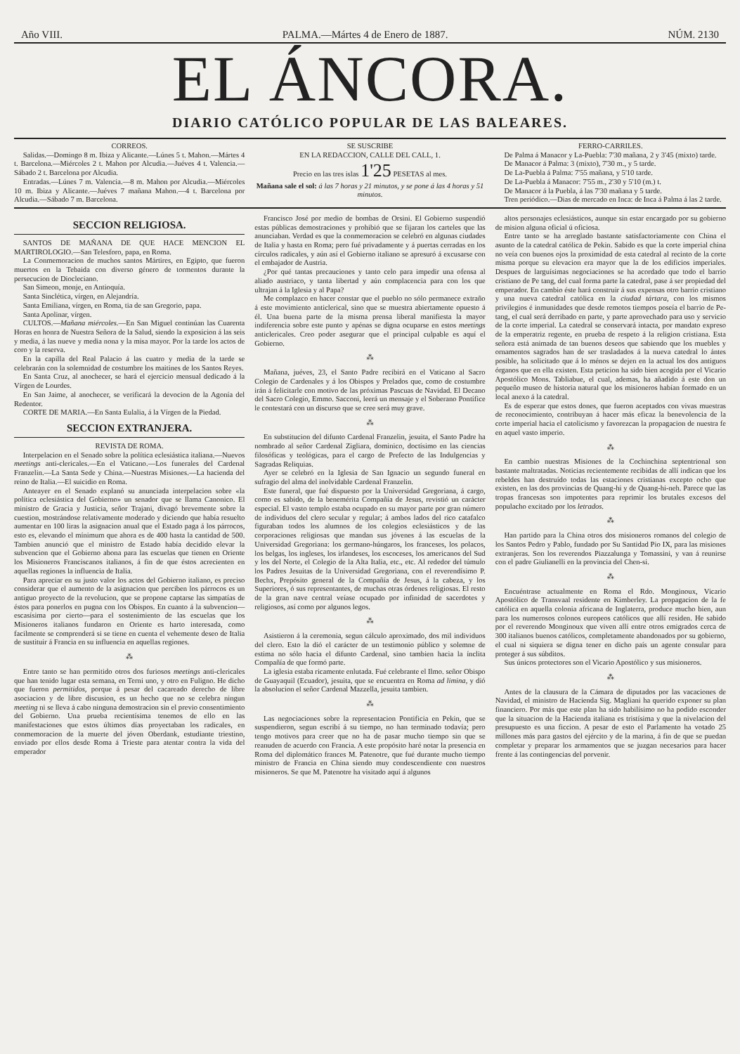Año VIII. PALMA.—Mártes 4 de Enero de 1887. NÚM. 2130
EL ÁNCORA.
DIARIO CATÓLICO POPULAR DE LAS BALEARES.
CORREOS.
Salidas.—Domingo 8 m. Ibiza y Alicante.—Lúnes 5 t. Mahon.—Mártes 4 t. Barcelona.—Miércoles 2 t. Mahon por Alcudia.—Juéves 4 t. Valencia.—Sábado 2 t. Barcelona por Alcudia.
Entradas.—Lúnes 7 m. Valencia.—8 m. Mahon por Alcudia.—Miércoles 10 m. Ibiza y Alicante.—Juéves 7 mañana Mahon.—4 t. Barcelona por Alcudia.—Sábado 7 m. Barcelona.
SE SUSCRIBE
EN LA REDACCION, CALLE DEL CALL, 1.
Precio en las tres islas 1'25 PESETAS al mes.
Mañana sale el sol: á las 7 horas y 21 minutos, y se pone á las 4 horas y 51 minutos.
FERRO-CARRILES.
De Palma á Manacor y La-Puebla: 7'30 mañana, 2 y 3'45 (mixto) tarde.
De Manacor á Palma: 3 (mixto), 7'30 m., y 5 tarde.
De La-Puebla á Palma: 7'55 mañana, y 5'10 tarde.
De La-Puebla á Manacor: 7'55 m., 2'30 y 5'10 (m.) t.
De Manacor á la Puebla, á las 7'30 mañana y 5 tarde.
Tren periódico.—Dias de mercado en Inca: de Inca á Palma á las 2 tarde.
SECCION RELIGIOSA.
SANTOS DE MAÑANA DE QUE HACE MENCION EL MARTIROLOGIO.—San Telesforo, papa, en Roma.
La Conmemoracion de muchos santos Mártires, en Egipto, que fueron muertos en la Tebaida con diverso género de tormentos durante la persecucion de Diocleciano.
San Simeon, monje, en Antioquía.
Santa Sinclética, vírgen, en Alejandría.
Santa Emiliana, vírgen, en Roma, tia de san Gregorio, papa.
Santa Apolinar, vírgen.
CULTOS.—Mañana miércoles.—En San Miguel continúan las Cuarenta Horas en honra de Nuestra Señora de la Salud, siendo la exposicion á las seis y media, á las nueve y media nona y la misa mayor. Por la tarde los actos de coro y la reserva.
En la capilla del Real Palacio á las cuatro y media de la tarde se celebrarán con la solemnidad de costumbre los maitines de los Santos Reyes.
En Santa Cruz, al anochecer, se hará el ejercicio mensual dedicado á la Vírgen de Lourdes.
En San Jaime, al anochecer, se verificará la devocion de la Agonía del Redentor.
CORTE DE MARIA.—En Santa Eulalia, á la Vírgen de la Piedad.
SECCION EXTRANJERA.
REVISTA DE ROMA.
Interpelacion en el Senado sobre la política eclesiástica italiana.—Nuevos meetings anti-clericales.—En el Vaticano.—Los funerales del Cardenal Franzelin.—La Santa Sede y China.—Nuestras Misiones.—La hacienda del reino de Italia.—El suicidio en Roma.
Anteayer en el Senado explanó su anunciada interpelacion sobre «la política eclesiástica del Gobierno» un senador que se llama Canonico. El ministro de Gracia y Justicia, señor Trajani, divagó brevemente sobre la cuestion, mostrándose relativamente moderado y diciendo que había resuelto aumentar en 100 liras la asignacion anual que el Estado paga á los párrocos, esto es, elevando el mínimum que ahora es de 400 hasta la cantidad de 500. Tambien anunció que el ministro de Estado había decidido elevar la subvencion que el Gobierno abona para las escuelas que tienen en Oriente los Misioneros Franciscanos italianos, á fin de que éstos acrecienten en aquellas regiones la influencia de Italia.
Para apreciar en su justo valor los actos del Gobierno italiano, es preciso considerar que el aumento de la asignacion que perciben los párrocos es un antiguo proyecto de la revolucion, que se propone captarse las simpatías de éstos para ponerlos en pugna con los Obispos. En cuanto á la subvencion—escasísima por cierto—para el sostenimiento de las escuelas que los Misioneros italianos fundaron en Oriente es harto interesada, como facilmente se comprenderá si se tiene en cuenta el vehemente deseo de Italia de sustituir á Francia en su influencia en aquellas regiones.
⁂
Entre tanto se han permitido otros dos furiosos meetings anti-clericales que han tenido lugar esta semana, en Terni uno, y otro en Fuligno. He dicho que fueron permitidos, porque á pesar del cacareado derecho de libre asociacion y de libre discusion, es un hecho que no se celebra ningun meeting ni se lleva á cabo ninguna demostracion sin el previo consentimiento del Gobierno. Una prueba recientísima tenemos de ello en las manifestaciones que estos últimos días proyectaban los radicales, en conmemoracion de la muerte del jóven Oberdank, estudiante triestino, enviado por ellos desde Roma á Trieste para atentar contra la vida del emperador
Francisco José por medio de bombas de Orsini. El Gobierno suspendió estas públicas demostraciones y prohibió que se fijaran los carteles que las anunciaban. Verdad es que la conmemoracion se celebró en algunas ciudades de Italia y hasta en Roma; pero fué privadamente y á puertas cerradas en los círculos radicales, y aún así el Gobierno italiano se apresuró á excusarse con el embajador de Austria.
¿Por qué tantas precauciones y tanto celo para impedir una ofensa al aliado austriaco, y tanta libertad y aún complacencia para con los que ultrajan á la Iglesia y al Papa?
Me complazco en hacer constar que el pueblo no sólo permanece extraño á este movimiento anticlerical, sino que se muestra abiertamente opuesto á él. Una buena parte de la misma prensa liberal manifiesta la mayor indiferencia sobre este punto y apénas se digna ocuparse en estos meetings anticlericales. Creo poder asegurar que el principal culpable es aquí el Gobierno.
⁂
Mañana, juéves, 23, el Santo Padre recibirá en el Vaticano al Sacro Colegio de Cardenales y á los Obispos y Prelados que, como de costumbre irán á felicitarle con motivo de las próximas Pascuas de Navidad. El Decano del Sacro Colegio, Emmo. Sacconi, leerá un mensaje y el Soberano Pontífice le contestará con un discurso que se cree será muy grave.
⁂
En substitucion del difunto Cardenal Franzelin, jesuita, el Santo Padre ha nombrado al señor Cardenal Zigliara, dominico, doctísimo en las ciencias filosóficas y teológicas, para el cargo de Prefecto de las Indulgencias y Sagradas Reliquias.
Ayer se celebró en la Iglesia de San Ignacio un segundo funeral en sufragio del alma del inolvidable Cardenal Franzelin.
Este funeral, que fué dispuesto por la Universidad Gregoriana, á cargo, como es sabido, de la benemérita Compañía de Jesus, revistió un carácter especial. El vasto templo estaba ocupado en su mayor parte por gran número de individuos del clero secular y regular; á ambos lados del rico catafalco figuraban todos los alumnos de los colegios eclesiásticos y de las corporaciones religiosas que mandan sus jóvenes á las escuelas de la Universidad Gregoriana: los germano-húngaros, los franceses, los polacos, los belgas, los ingleses, los irlandeses, los escoceses, los americanos del Sud y los del Norte, el Colegio de la Alta Italia, etc., etc. Al rededor del túmulo los Padres Jesuitas de la Universidad Gregoriana, con el reverendísimo P. Bechx, Prepósito general de la Compañía de Jesus, á la cabeza, y los Superiores, ó sus representantes, de muchas otras órdenes religiosas. El resto de la gran nave central veíase ocupado por infinidad de sacerdotes y religiosos, así como por algunos legos.
⁂
Asistieron á la ceremonia, segun cálculo aproximado, dos mil individuos del clero. Esto la dió el carácter de un testimonio público y solemne de estima no sólo hacia el difunto Cardenal, sino tambien hacia la ínclita Compañía de que formó parte.
La iglesia estaba ricamente enlutada. Fué celebrante el Ilmo. señor Obispo de Guayaquil (Ecuador), jesuita, que se encuentra en Roma ad limina, y dió la absolucion el señor Cardenal Mazzella, jesuita tambien.
⁂
Las negociaciones sobre la representacion Pontificia en Pekin, que se suspendieron, segun escribí á su tiempo, no han terminado todavía; pero tengo motivos para creer que no ha de pasar mucho tiempo sin que se reanuden de acuerdo con Francia. A este propósito haré notar la presencia en Roma del diplomático frances M. Patenotre, que fué durante mucho tiempo ministro de Francia en China siendo muy condescendiente con nuestros misioneros. Se que M. Patenotre ha visitado aquí á algunos
altos personajes eclesiásticos, aunque sin estar encargado por su gobierno de mision alguna oficial ú oficiosa.
Entre tanto se ha arreglado bastante satisfactoriamente con China el asunto de la catedral católica de Pekin. Sabido es que la corte imperial china no veía con buenos ojos la proximidad de esta catedral al recinto de la corte misma porque su elevacion era mayor que la de los edificios imperiales. Despues de larguísimas negociaciones se ha acordado que todo el barrio cristiano de Pe tang, del cual forma parte la catedral, pase á ser propiedad del emperador. En cambio éste hará construir á sus expensas otro barrio cristiano y una nueva catedral católica en la ciudad tártara, con los mismos privilegios é inmunidades que desde remotos tiempos poseía el barrio de Pe-tang, el cual será derribado en parte, y parte aprovechado para uso y servicio de la corte imperial. La catedral se conservará intacta, por mandato expreso de la emperatriz regente, en prueba de respeto á la religion cristiana. Esta señora está animada de tan buenos deseos que sabiendo que los muebles y ornamentos sagrados han de ser trasladados á la nueva catedral lo ántes posible, ha solicitado que á lo ménos se dejen en la actual los dos antiguos órganos que en ella existen. Esta peticion ha sido bien acogida por el Vicario Apostólico Mons. Tabliabue, el cual, ademas, ha añadido á este don un pequeño museo de historia natural que los misioneros habían formado en un local anexo á la catedral.
Es de esperar que estos dones, que fueron aceptados con vivas muestras de reconocimiento, contribuyan á hacer más eficaz la benevolencia de la corte imperial hacia el catolicismo y favorezcan la propagacion de nuestra fe en aquel vasto imperio.
⁂
En cambio nuestras Misiones de la Cochinchina septentrional son bastante maltratadas. Noticias recientemente recibidas de allí indican que los rebeldes han destruído todas las estaciones cristianas excepto ocho que existen, en las dos provincias de Quang-hi y de Quang-hi-neh. Parece que las tropas francesas son impotentes para reprimir los brutales excesos del populacho excitado por los letrados.
⁂
Han partido para la China otros dos misioneros romanos del colegio de los Santos Pedro y Pablo, fundado por Su Santidad Pio IX, para las misiones extranjeras. Son los reverendos Piazzalunga y Tomassini, y van á reunirse con el padre Giulianelli en la provincia del Chen-si.
⁂
Encuéntrase actualmente en Roma el Rdo. Monginoux, Vicario Apostólico de Transvaal residente en Kimberley. La propagacion de la fe católica en aquella colonia africana de Inglaterra, produce mucho bien, aun para los numerosos colonos europeos católicos que allí residen. He sabido por el reverendo Monginoux que viven allí entre otros emigrados cerca de 300 italianos buenos católicos, completamente abandonados por su gobierno, el cual ni siquiera se digna tener en dicho país un agente consular para proteger á sus súbditos.
Sus únicos protectores son el Vicario Apostólico y sus misioneros.
⁂
Antes de la clausura de la Cámara de diputados por las vacaciones de Navidad, el ministro de Hacienda Sig. Magliani ha querido exponer su plan financiero. Por más que este plan ha sido habilísimo no ha podido esconder que la situacion de la Hacienda italiana es tristísima y que la nivelacion del presupuesto es una ficcion. A pesar de esto el Parlamento ha votado 25 millones más para gastos del ejército y de la marina, á fin de que se puedan completar y preparar los armamentos que se juzgan necesarios para hacer frente á las contingencias del porvenir.